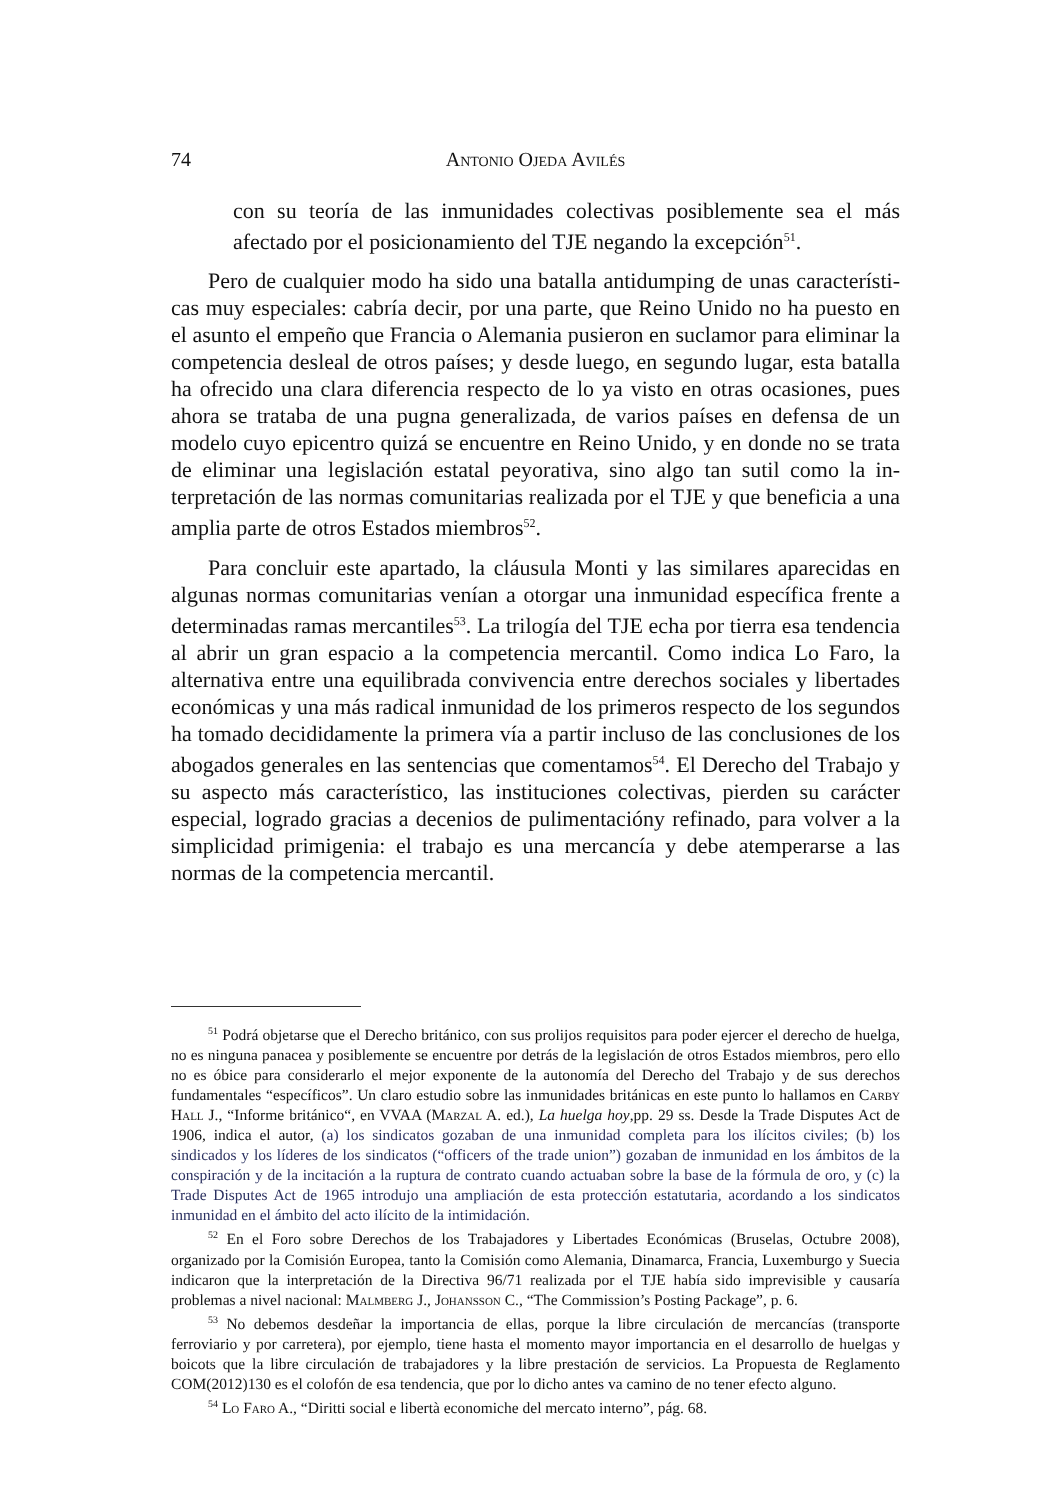74 Antonio Ojeda Avilés
con su teoría de las inmunidades colectivas posiblemente sea el más afectado por el posicionamiento del TJE negando la excepción<sup>51</sup>.
Pero de cualquier modo ha sido una batalla antidumping de unas característi­cas muy especiales: cabría decir, por una parte, que Reino Unido no ha puesto en el asunto el empeño que Francia o Alemania pusieron en suclamor para eliminar la competencia desleal de otros países; y desde luego, en segundo lugar, esta ba­talla ha ofrecido una clara diferencia respecto de lo ya visto en otras ocasiones, pues ahora se trataba de una pugna generalizada, de varios países en defensa de un modelo cuyo epicentro quizá se encuentre en Reino Unido, y en donde no se trata de eliminar una legislación estatal peyorativa, sino algo tan sutil como la in­terpretación de las normas comunitarias realizada por el TJE y que beneficia a una amplia parte de otros Estados miembros<sup>52</sup>.
Para concluir este apartado, la cláusula Monti y las similares aparecidas en algunas normas comunitarias venían a otorgar una inmunidad específica frente a determinadas ramas mercantiles<sup>53</sup>. La trilogía del TJE echa por tierra esa tenden­cia al abrir un gran espacio a la competencia mercantil. Como indica Lo Faro, la alternativa entre una equilibrada convivencia entre derechos sociales y libertades económicas y una más radical inmunidad de los primeros respecto de los segun­dos ha tomado decididamente la primera vía a partir incluso de las conclusiones de los abogados generales en las sentencias que comentamos<sup>54</sup>. El Derecho del Trabajo y su aspecto más característico, las instituciones colectivas, pierden su carácter especial, logrado gracias a decenios de pulimentacióny refinado, para vol­ver a la simplicidad primigenia: el trabajo es una mercancía y debe atemperarse a las normas de la competencia mercantil.
<sup>51</sup> Podrá objetarse que el Derecho británico, con sus prolijos requisitos para poder ejercer el derecho de huelga, no es ninguna panacea y posiblemente se encuentre por detrás de la legislación de otros Estados miembros, pero ello no es óbice para considerarlo el mejor exponente de la autonomía del Derecho del Trabajo y de sus derechos fundamentales “específicos”. Un claro estudio sobre las inmunidades británicas en este punto lo hallamos en Carby Hall J., “Informe británico“, en VVAA (Marzal A. ed.), La huelga hoy,pp. 29 ss. Desde la Trade Disputes Act de 1906, indica el autor, (a) los sindicatos gozaban de una inmunidad completa para los ilícitos civiles; (b) los sindicados y los líderes de los sindicatos (“officers of the trade union”) gozaban de inmunidad en los ámbitos de la conspiración y de la incitación a la ruptura de contrato cuando actuaban sobre la base de la fórmula de oro, y (c) la Trade Disputes Act de 1965 introdujo una ampliación de esta protección estatutaria, acordando a los sindicatos inmunidad en el ámbito del acto ilícito de la intimidación.
<sup>52</sup> En el Foro sobre Derechos de los Trabajadores y Libertades Económicas (Bruselas, Octubre 2008), organizado por la Comisión Europea, tanto la Comisión como Alemania, Dinamarca, Francia, Luxemburgo y Suecia indicaron que la interpretación de la Directiva 96/71 realizada por el TJE había sido imprevisible y causaría problemas a nivel nacional: Malmberg J., Johansson C., “The Commission’s Posting Package”, p. 6.
<sup>53</sup> No debemos desdeñar la importancia de ellas, porque la libre circulación de mercancías (transporte ferroviario y por carretera), por ejemplo, tiene hasta el momento mayor importancia en el desarrollo de huelgas y boicots que la libre circulación de trabajadores y la libre prestación de servicios. La Propuesta de Reglamento COM(2012)130 es el colofón de esa tendencia, que por lo dicho antes va camino de no tener efecto alguno.
<sup>54</sup> Lo Faro A., “Diritti social e libertà economiche del mercato interno”, pág. 68.